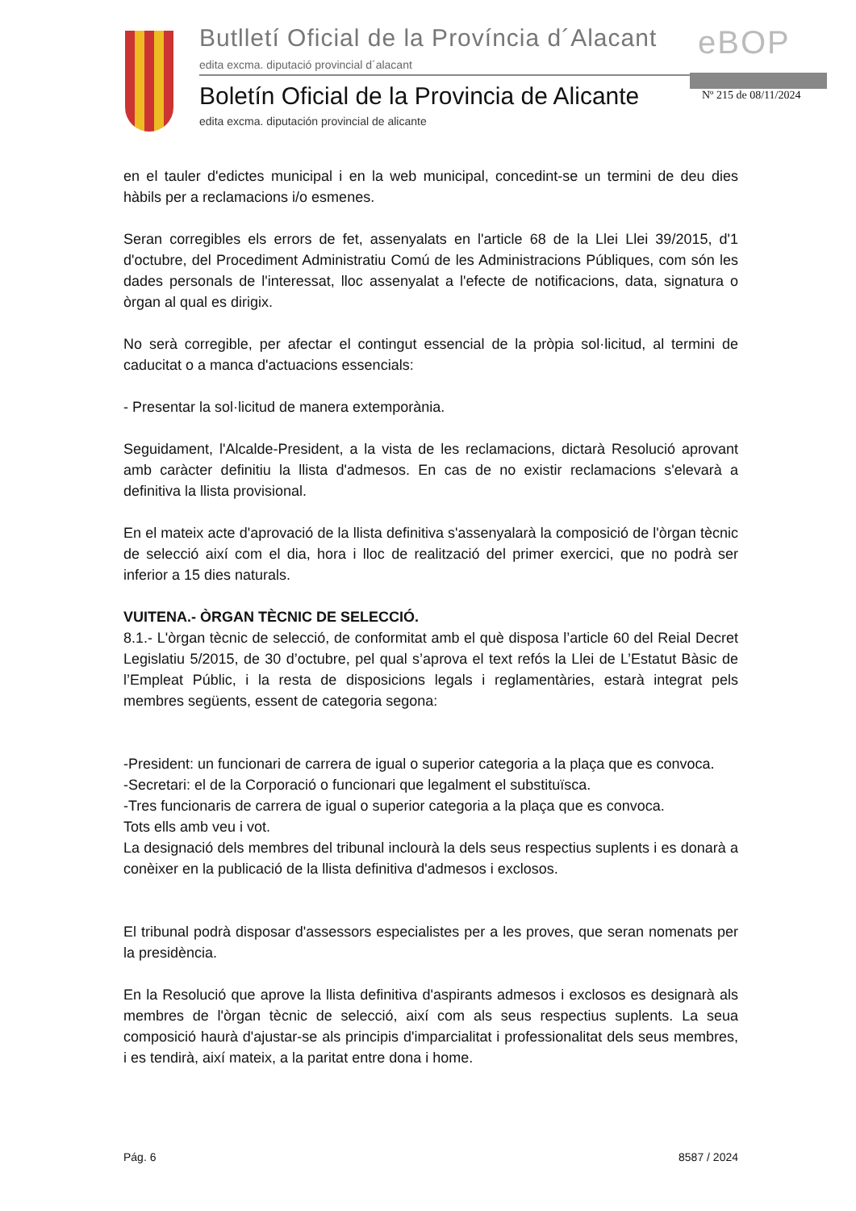Butlletí Oficial de la Província d´Alacant
edita excma. diputació provincial d´alacant
eBOP
Boletín Oficial de la Provincia de Alicante
edita excma. diputación provincial de alicante
Nº 215 de 08/11/2024
en el tauler d'edictes municipal i en la web municipal, concedint-se un termini de deu dies hàbils per a reclamacions i/o esmenes.
Seran corregibles els errors de fet, assenyalats en l'article 68 de la Llei Llei 39/2015, d'1 d'octubre, del Procediment Administratiu Comú de les Administracions Públiques, com són les dades personals de l'interessat, lloc assenyalat a l'efecte de notificacions, data, signatura o òrgan al qual es dirigix.
No serà corregible, per afectar el contingut essencial de la pròpia sol·licitud, al termini de caducitat o a manca d'actuacions essencials:
- Presentar la sol·licitud de manera extemporània.
Seguidament, l'Alcalde-President, a la vista de les reclamacions, dictarà Resolució aprovant amb caràcter definitiu la llista d'admesos. En cas de no existir reclamacions s'elevarà a definitiva la llista provisional.
En el mateix acte d'aprovació de la llista definitiva s'assenyalarà la composició de l'òrgan tècnic de selecció així com el dia, hora i lloc de realització del primer exercici, que no podrà ser inferior a 15 dies naturals.
VUITENA.- ÒRGAN TÈCNIC DE SELECCIÓ.
8.1.- L'òrgan tècnic de selecció, de conformitat amb el què disposa l’article 60 del Reial Decret Legislatiu 5/2015, de 30 d’octubre, pel qual s’aprova el text refós la Llei de L’Estatut Bàsic de l’Empleat Públic, i la resta de disposicions legals i reglamentàries, estarà integrat pels membres següents, essent de categoria segona:
-President: un funcionari de carrera de igual o superior categoria a la plaça que es convoca.
-Secretari: el de la Corporació o funcionari que legalment el substituïsca.
-Tres funcionaris de carrera de igual o superior categoria a la plaça que es convoca.
Tots ells amb veu i vot.
La designació dels membres del tribunal inclourà la dels seus respectius suplents i es donarà a conèixer en la publicació de la llista definitiva d'admesos i exclosos.
El tribunal podrà disposar d'assessors especialistes per a les proves, que seran nomenats per la presidència.
En la Resolució que aprove la llista definitiva d'aspirants admesos i exclosos es designarà als membres de l'òrgan tècnic de selecció, així com als seus respectius suplents. La seua composició haurà d'ajustar-se als principis d'imparcialitat i professionalitat dels seus membres, i es tendirà, així mateix, a la paritat entre dona i home.
Pág. 6 8587 / 2024